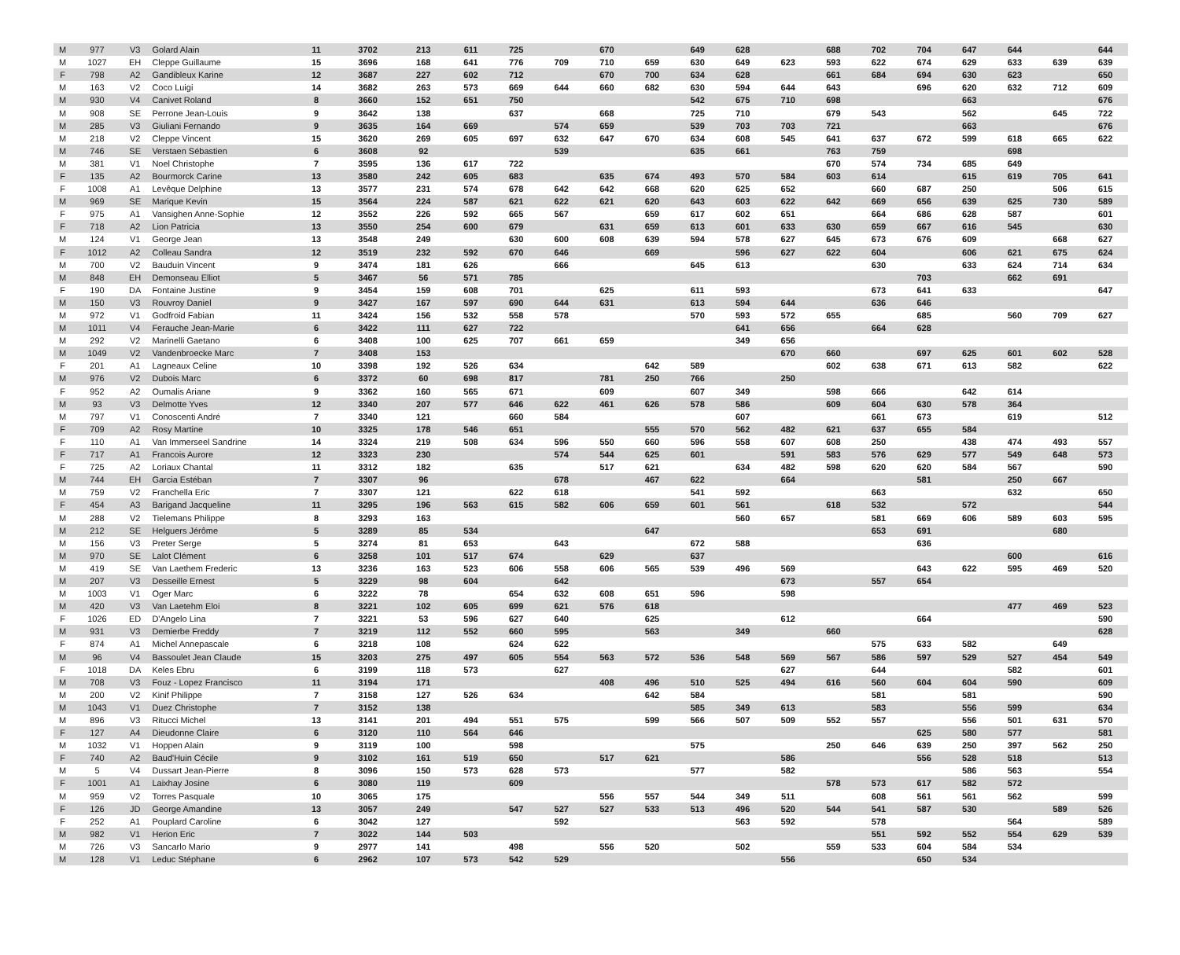| M | 977 | V3 | Golard Alain | 11 | 3702 | 213 | 611 | 725 | | 670 | | 649 | 628 | | 688 | 702 | 704 | 647 | 644 | | 644 |
| M | 1027 | EH | Cleppe Guillaume | 15 | 3696 | 168 | 641 | 776 | 709 | 710 | 659 | 630 | 649 | 623 | 593 | 622 | 674 | 629 | 633 | 639 | 639 |
| F | 798 | A2 | Gandibleux Karine | 12 | 3687 | 227 | 602 | 712 | | 670 | 700 | 634 | 628 | | 661 | 684 | 694 | 630 | 623 | | 650 |
| M | 163 | V2 | Coco Luigi | 14 | 3682 | 263 | 573 | 669 | 644 | 660 | 682 | 630 | 594 | 644 | 643 | | 696 | 620 | 632 | 712 | 609 |
| M | 930 | V4 | Canivet Roland | 8 | 3660 | 152 | 651 | 750 | | | | 542 | 675 | 710 | 698 | | | 663 | | | 676 |
| M | 908 | SE | Perrone Jean-Louis | 9 | 3642 | 138 | | 637 | | 668 | | 725 | 710 | | 679 | 543 | | 562 | | 645 | 722 |
| M | 285 | V3 | Giuliani Fernando | 9 | 3635 | 164 | 669 | | 574 | 659 | | 539 | 703 | 703 | 721 | | | 663 | | | 676 |
| M | 218 | V2 | Cleppe Vincent | 15 | 3620 | 269 | 605 | 697 | 632 | 647 | 670 | 634 | 608 | 545 | 641 | 637 | 672 | 599 | 618 | 665 | 622 |
| M | 746 | SE | Verstaen Sébastien | 6 | 3608 | 92 | | | 539 | | | 635 | 661 | | 763 | 759 | | | 698 | | |
| M | 381 | V1 | Noel Christophe | 7 | 3595 | 136 | 617 | 722 | | | | | | | 670 | 574 | 734 | 685 | 649 | | |
| F | 135 | A2 | Bourmorck Carine | 13 | 3580 | 242 | 605 | 683 | | 635 | 674 | 493 | 570 | 584 | 603 | 614 | | 615 | 619 | 705 | 641 |
| F | 1008 | A1 | Levêque Delphine | 13 | 3577 | 231 | 574 | 678 | 642 | 642 | 668 | 620 | 625 | 652 | | 660 | 687 | 250 | | 506 | 615 |
| M | 969 | SE | Marique Kevin | 15 | 3564 | 224 | 587 | 621 | 622 | 621 | 620 | 643 | 603 | 622 | 642 | 669 | 656 | 639 | 625 | 730 | 589 |
| F | 975 | A1 | Vansighen Anne-Sophie | 12 | 3552 | 226 | 592 | 665 | 567 | | 659 | 617 | 602 | 651 | | 664 | 686 | 628 | 587 | | 601 |
| F | 718 | A2 | Lion Patricia | 13 | 3550 | 254 | 600 | 679 | | 631 | 659 | 613 | 601 | 633 | 630 | 659 | 667 | 616 | 545 | | 630 |
| M | 124 | V1 | George Jean | 13 | 3548 | 249 | | 630 | 600 | 608 | 639 | 594 | 578 | 627 | 645 | 673 | 676 | 609 | | 668 | 627 |
| F | 1012 | A2 | Colleau Sandra | 12 | 3519 | 232 | 592 | 670 | 646 | | 669 | | 596 | 627 | 622 | 604 | | 606 | 621 | 675 | 624 |
| M | 700 | V2 | Bauduin Vincent | 9 | 3474 | 181 | 626 | | 666 | | | 645 | 613 | | | 630 | | 633 | 624 | 714 | 634 |
| M | 848 | EH | Demonseau Elliot | 5 | 3467 | 56 | 571 | 785 | | | | | | | | | 703 | | 662 | 691 | |
| F | 190 | DA | Fontaine Justine | 9 | 3454 | 159 | 608 | 701 | | 625 | | 611 | 593 | | | 673 | 641 | 633 | | | 647 |
| M | 150 | V3 | Rouvroy Daniel | 9 | 3427 | 167 | 597 | 690 | 644 | 631 | | 613 | 594 | 644 | | 636 | 646 | | | | |
| M | 972 | V1 | Godfroid Fabian | 11 | 3424 | 156 | 532 | 558 | 578 | | | 570 | 593 | 572 | 655 | | 685 | | 560 | 709 | 627 |
| M | 1011 | V4 | Ferauche Jean-Marie | 6 | 3422 | 111 | 627 | 722 | | | | | 641 | 656 | | 664 | 628 | | | | |
| M | 292 | V2 | Marinelli Gaetano | 6 | 3408 | 100 | 625 | 707 | 661 | 659 | | | 349 | 656 | | | | | | | |
| M | 1049 | V2 | Vandenbroecke Marc | 7 | 3408 | 153 | | | | | | | | 670 | 660 | | 697 | 625 | 601 | 602 | 528 |
| F | 201 | A1 | Lagneaux Celine | 10 | 3398 | 192 | 526 | 634 | | | 642 | 589 | | | 602 | 638 | 671 | 613 | 582 | | 622 |
| M | 976 | V2 | Dubois Marc | 6 | 3372 | 60 | 698 | 817 | | 781 | 250 | 766 | | 250 | | | | | | | |
| F | 952 | A2 | Oumalis Ariane | 9 | 3362 | 160 | 565 | 671 | | 609 | | 607 | 349 | | 598 | 666 | | 642 | 614 | | |
| M | 93 | V3 | Delmotte Yves | 12 | 3340 | 207 | 577 | 646 | 622 | 461 | 626 | 578 | 586 | | 609 | 604 | 630 | 578 | 364 | | |
| M | 797 | V1 | Conoscenti André | 7 | 3340 | 121 | | 660 | 584 | | | | 607 | | | 661 | 673 | | 619 | | 512 |
| F | 709 | A2 | Rosy Martine | 10 | 3325 | 178 | 546 | 651 | | | 555 | 570 | 562 | 482 | 621 | 637 | 655 | 584 | | | |
| F | 110 | A1 | Van Immerseel Sandrine | 14 | 3324 | 219 | 508 | 634 | 596 | 550 | 660 | 596 | 558 | 607 | 608 | 250 | | 438 | 474 | 493 | 557 |
| F | 717 | A1 | Francois Aurore | 12 | 3323 | 230 | | | 574 | 544 | 625 | 601 | | 591 | 583 | 576 | 629 | 577 | 549 | 648 | 573 |
| F | 725 | A2 | Loriaux Chantal | 11 | 3312 | 182 | | 635 | | 517 | 621 | | 634 | 482 | 598 | 620 | 620 | 584 | 567 | | 590 |
| M | 744 | EH | Garcia Estéban | 7 | 3307 | 96 | | | 678 | | 467 | 622 | | 664 | | | 581 | | 250 | 667 | |
| M | 759 | V2 | Franchella Eric | 7 | 3307 | 121 | | 622 | 618 | | | 541 | 592 | | | 663 | | | 632 | | 650 |
| F | 454 | A3 | Barigand Jacqueline | 11 | 3295 | 196 | 563 | 615 | 582 | 606 | 659 | 601 | 561 | | 618 | 532 | | 572 | | | 544 |
| M | 288 | V2 | Tielemans Philippe | 8 | 3293 | 163 | | | | | | | 560 | 657 | | 581 | 669 | 606 | 589 | 603 | 595 |
| M | 212 | SE | Helguers Jérôme | 5 | 3289 | 85 | 534 | | | | 647 | | | | | 653 | 691 | | | 680 | |
| M | 156 | V3 | Preter Serge | 5 | 3274 | 81 | 653 | | 643 | | | 672 | 588 | | | | 636 | | | | |
| M | 970 | SE | Lalot Clément | 6 | 3258 | 101 | 517 | 674 | | 629 | | 637 | | | | | | | 600 | | 616 |
| M | 419 | SE | Van Laethem Frederic | 13 | 3236 | 163 | 523 | 606 | 558 | 606 | 565 | 539 | 496 | 569 | | | 643 | 622 | 595 | 469 | 520 |
| M | 207 | V3 | Desseille Ernest | 5 | 3229 | 98 | 604 | | 642 | | | | | 673 | | 557 | 654 | | | | |
| M | 1003 | V1 | Oger Marc | 6 | 3222 | 78 | | 654 | 632 | 608 | 651 | 596 | | 598 | | | | | | | |
| M | 420 | V3 | Van Laetehm Eloi | 8 | 3221 | 102 | 605 | 699 | 621 | 576 | 618 | | | | | | | | 477 | 469 | 523 |
| F | 1026 | ED | D'Angelo Lina | 7 | 3221 | 53 | 596 | 627 | 640 | | 625 | | | 612 | | | 664 | | | | 590 |
| M | 931 | V3 | Demierbe Freddy | 7 | 3219 | 112 | 552 | 660 | 595 | | 563 | | 349 | | 660 | | | | | | 628 |
| F | 874 | A1 | Michel Annepascale | 6 | 3218 | 108 | | 624 | 622 | | | | | | | 575 | 633 | 582 | | 649 | |
| M | 96 | V4 | Bassoulet Jean Claude | 15 | 3203 | 275 | 497 | 605 | 554 | 563 | 572 | 536 | 548 | 569 | 567 | 586 | 597 | 529 | 527 | 454 | 549 |
| F | 1018 | DA | Keles Ebru | 6 | 3199 | 118 | 573 | | 627 | | | | | 627 | | 644 | | | 582 | | 601 |
| M | 708 | V3 | Fouz - Lopez Francisco | 11 | 3194 | 171 | | | | 408 | 496 | 510 | 525 | 494 | 616 | 560 | 604 | 604 | 590 | | 609 |
| M | 200 | V2 | Kinif Philippe | 7 | 3158 | 127 | 526 | 634 | | | 642 | 584 | | | | 581 | | 581 | | | 590 |
| M | 1043 | V1 | Duez Christophe | 7 | 3152 | 138 | | | | | | 585 | 349 | 613 | | 583 | | 556 | 599 | | 634 |
| M | 896 | V3 | Ritucci Michel | 13 | 3141 | 201 | 494 | 551 | 575 | | 599 | 566 | 507 | 509 | 552 | 557 | | 556 | 501 | 631 | 570 |
| F | 127 | A4 | Dieudonne Claire | 6 | 3120 | 110 | 564 | 646 | | | | | | | | | 625 | 580 | 577 | | 581 |
| M | 1032 | V1 | Hoppen Alain | 9 | 3119 | 100 | | 598 | | | | 575 | | | 250 | 646 | 639 | 250 | 397 | 562 | 250 |
| F | 740 | A2 | Baud'Huin Cécile | 9 | 3102 | 161 | 519 | 650 | | 517 | 621 | | | 586 | | | 556 | 528 | 518 | | 513 |
| M | 5 | V4 | Dussart Jean-Pierre | 8 | 3096 | 150 | 573 | 628 | 573 | | | 577 | | 582 | | | | 586 | 563 | | 554 |
| F | 1001 | A1 | Laixhay Josine | 6 | 3080 | 119 | | 609 | | | | | | | 578 | 573 | 617 | 582 | 572 | | |
| M | 959 | V2 | Torres Pasquale | 10 | 3065 | 175 | | | | 556 | 557 | 544 | 349 | 511 | | 608 | 561 | 561 | 562 | | 599 |
| F | 126 | JD | George Amandine | 13 | 3057 | 249 | | 547 | 527 | 527 | 533 | 513 | 496 | 520 | 544 | 541 | 587 | 530 | | 589 | 526 |
| F | 252 | A1 | Pouplard Caroline | 6 | 3042 | 127 | | | 592 | | | | 563 | 592 | | 578 | | | 564 | | 589 |
| M | 982 | V1 | Herion Eric | 7 | 3022 | 144 | 503 | | | | | | | | | 551 | 592 | 552 | 554 | 629 | 539 |
| M | 726 | V3 | Sancarlo Mario | 9 | 2977 | 141 | | 498 | | 556 | 520 | | 502 | | 559 | 533 | 604 | 584 | 534 | | |
| M | 128 | V1 | Leduc Stéphane | 6 | 2962 | 107 | 573 | 542 | 529 | | | | | 556 | | | 650 | 534 | | | |